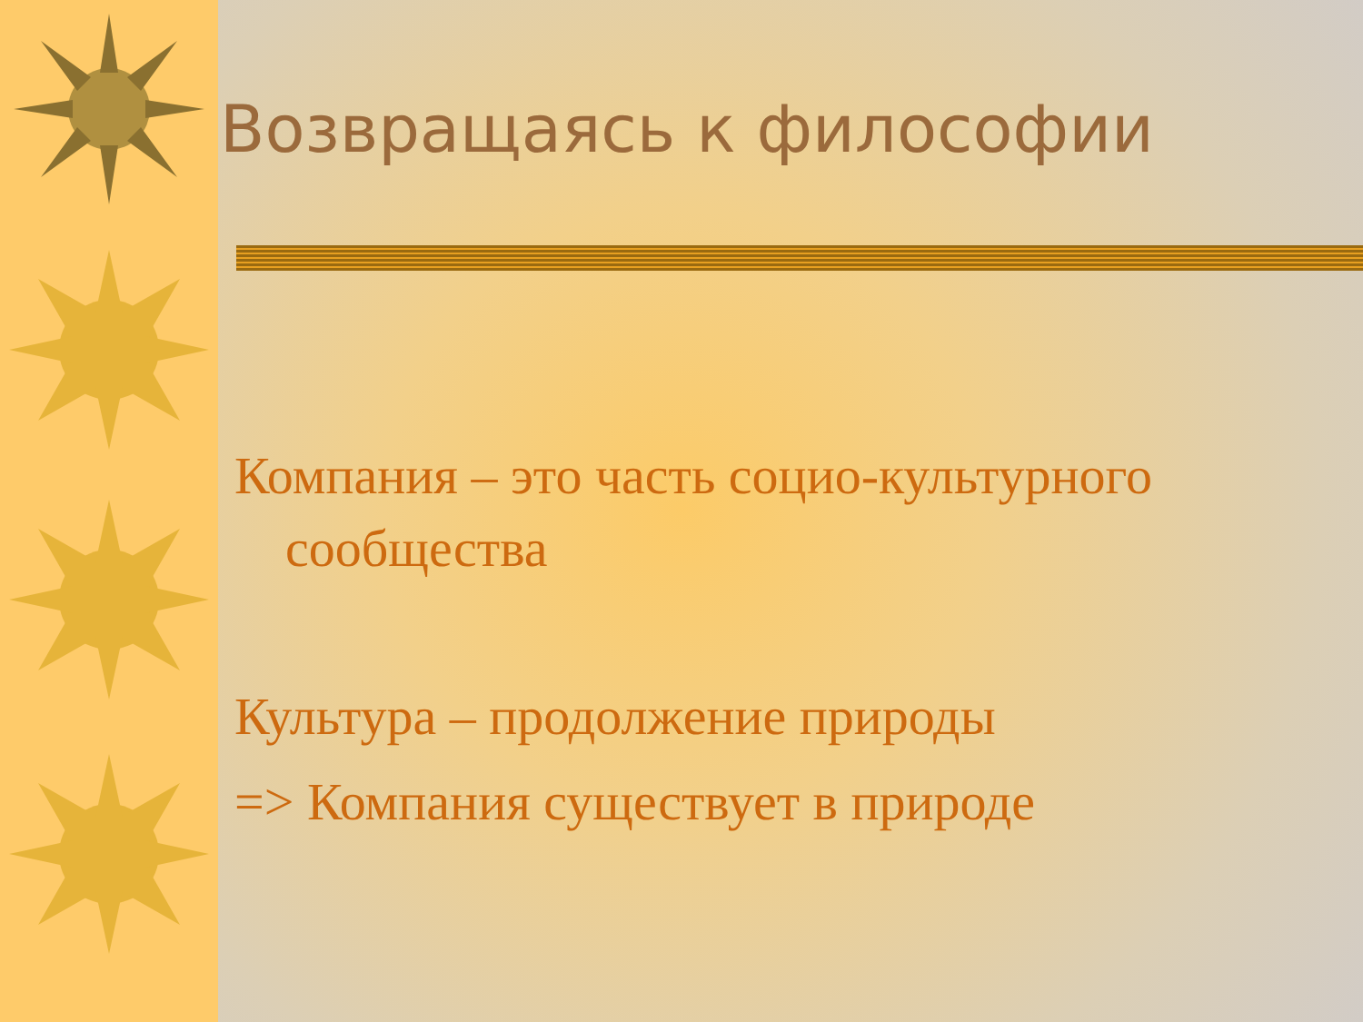Возвращаясь к философии
Компания – это часть социо-культурного
сообщества
Культура – продолжение природы
=> Компания существует в природе